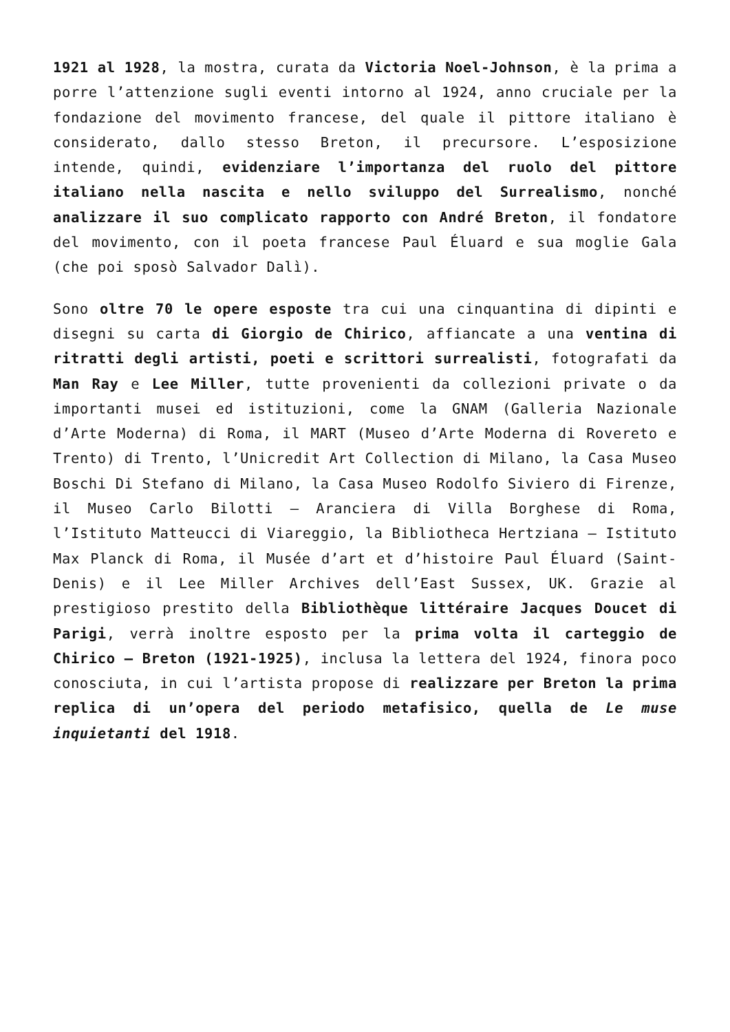1921 al 1928, la mostra, curata da Victoria Noel-Johnson, è la prima a porre l’attenzione sugli eventi intorno al 1924, anno cruciale per la fondazione del movimento francese, del quale il pittore italiano è considerato, dallo stesso Breton, il precursore. L’esposizione intende, quindi, evidenziare l’importanza del ruolo del pittore italiano nella nascita e nello sviluppo del Surrealismo, nonché analizzare il suo complicato rapporto con André Breton, il fondatore del movimento, con il poeta francese Paul Éluard e sua moglie Gala (che poi sposò Salvador Dalì).
Sono oltre 70 le opere esposte tra cui una cinquantina di dipinti e disegni su carta di Giorgio de Chirico, affiancate a una ventina di ritratti degli artisti, poeti e scrittori surrealisti, fotografati da Man Ray e Lee Miller, tutte provenienti da collezioni private o da importanti musei ed istituzioni, come la GNAM (Galleria Nazionale d’Arte Moderna) di Roma, il MART (Museo d’Arte Moderna di Rovereto e Trento) di Trento, l’Unicredit Art Collection di Milano, la Casa Museo Boschi Di Stefano di Milano, la Casa Museo Rodolfo Siviero di Firenze, il Museo Carlo Bilotti – Aranciera di Villa Borghese di Roma, l’Istituto Matteucci di Viareggio, la Bibliotheca Hertziana – Istituto Max Planck di Roma, il Musée d’art et d’histoire Paul Éluard (Saint-Denis) e il Lee Miller Archives dell’East Sussex, UK. Grazie al prestigioso prestito della Bibliothèque littéraire Jacques Doucet di Parigi, verrà inoltre esposto per la prima volta il carteggio de Chirico – Breton (1921-1925), inclusa la lettera del 1924, finora poco conosciuta, in cui l’artista propose di realizzare per Breton la prima replica di un’opera del periodo metafisico, quella de Le muse inquietanti del 1918.